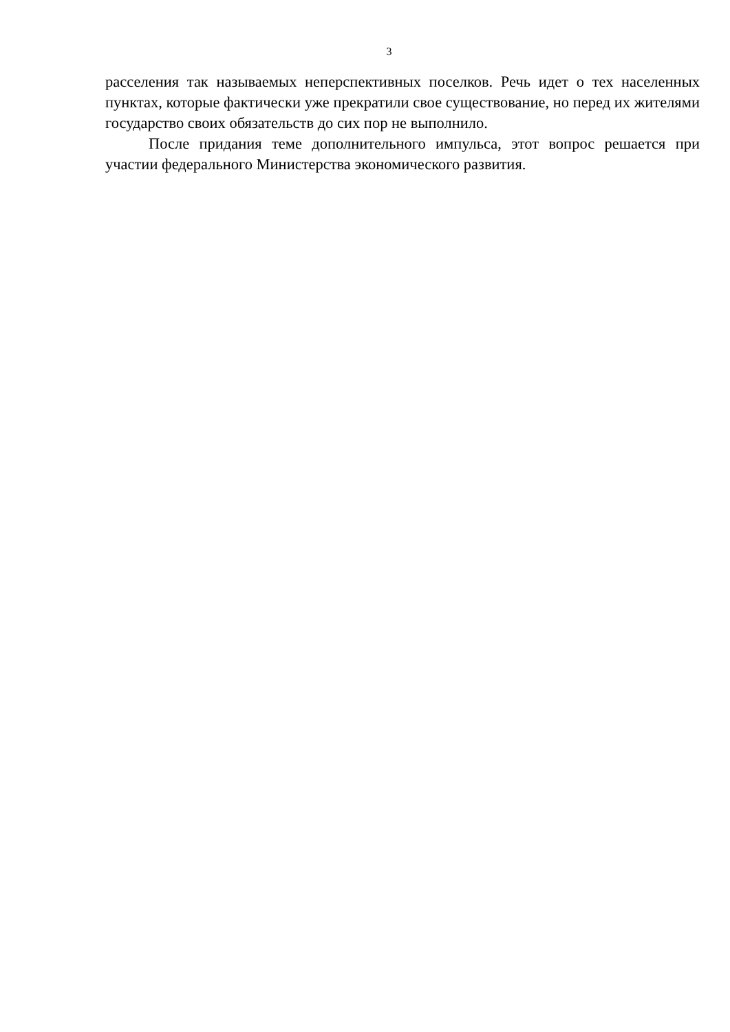3
расселения так называемых неперспективных поселков. Речь идет о тех населенных пунктах, которые фактически уже прекратили свое существование, но перед их жителями государство своих обязательств до сих пор не выполнило.
После придания теме дополнительного импульса, этот вопрос решается при участии федерального Министерства экономического развития.